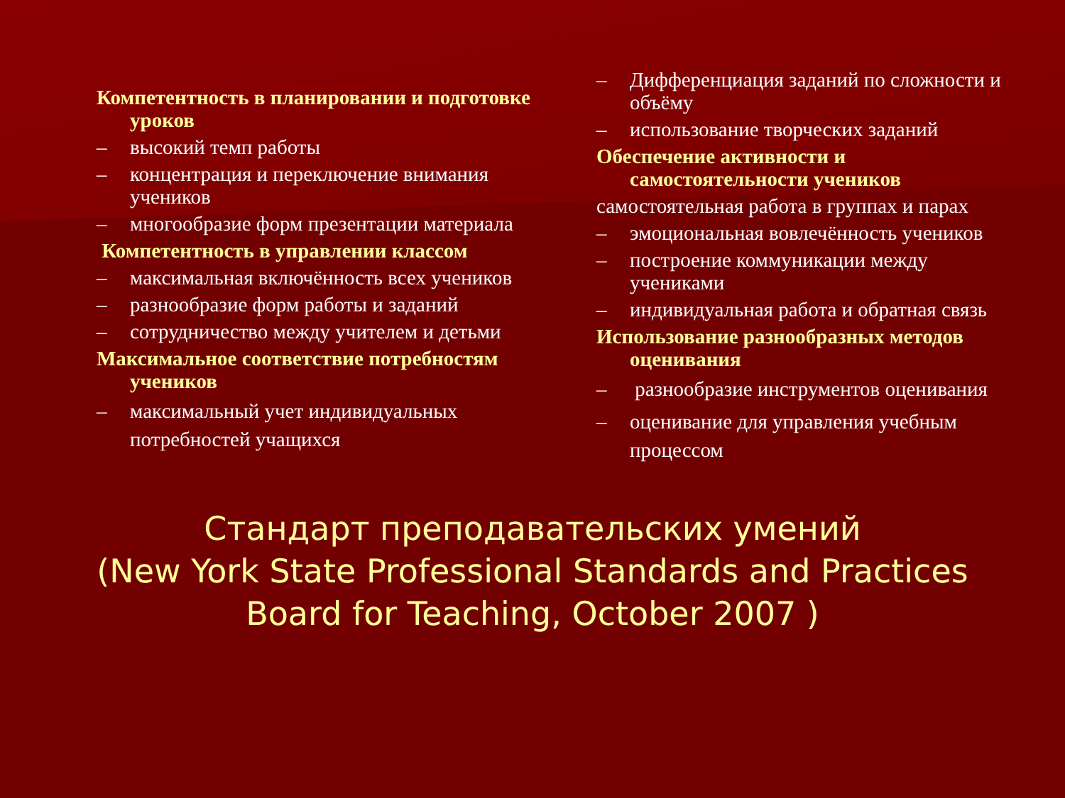Компетентность в планировании и подготовке уроков
– высокий темп работы
– концентрация и переключение внимания учеников
– многообразие форм презентации материала
Компетентность в управлении классом
– максимальная включённость всех учеников
– разнообразие форм работы и заданий
– сотрудничество между учителем и детьми
Максимальное соответствие потребностям учеников
– максимальный учет индивидуальных потребностей учащихся
– Дифференциация заданий по сложности и объёму
– использование творческих заданий
Обеспечение активности и самостоятельности учеников
самостоятельная работа в группах и парах
– эмоциональная вовлечённость учеников
– построение коммуникации между учениками
– индивидуальная работа и обратная связь
Использование разнообразных методов оценивания
– разнообразие инструментов оценивания
– оценивание для управления учебным процессом
Стандарт преподавательских умений
(New York State Professional Standards and Practices
Board for Teaching, October 2007 )